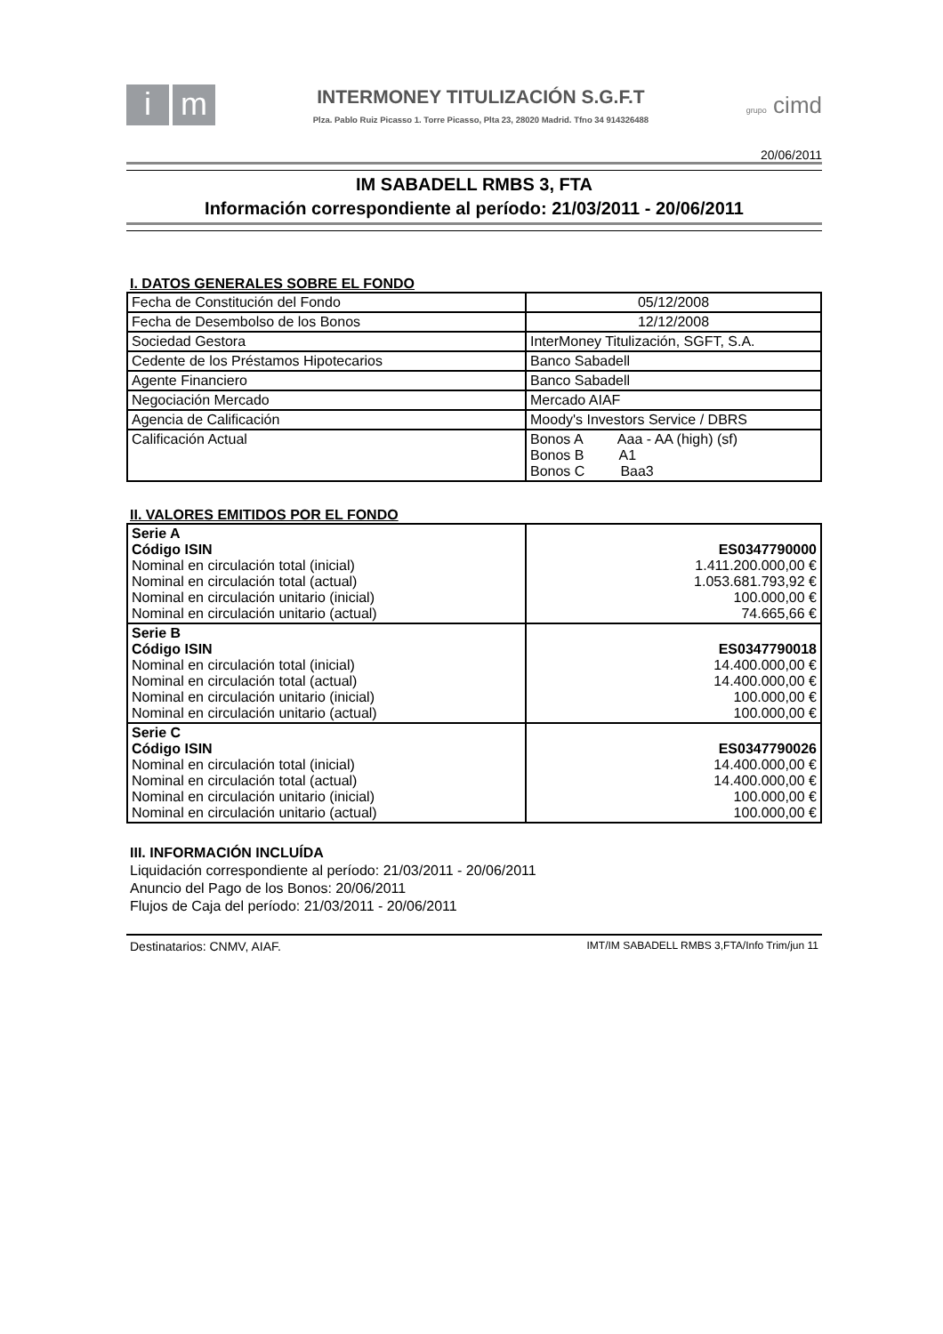i m
INTERMONEY TITULIZACIÓN S.G.F.T
Plza. Pablo Ruiz Picasso 1. Torre Picasso, Plta 23, 28020 Madrid. Tfno 34 914326488
grupo cimd
20/06/2011
IM SABADELL RMBS 3, FTA
Información correspondiente al período: 21/03/2011 - 20/06/2011
I. DATOS GENERALES SOBRE EL FONDO
| Fecha de Constitución del Fondo | 05/12/2008 |
| Fecha de Desembolso de los Bonos | 12/12/2008 |
| Sociedad Gestora | InterMoney Titulización, SGFT, S.A. |
| Cedente de los Préstamos Hipotecarios | Banco Sabadell |
| Agente Financiero | Banco Sabadell |
| Negociación Mercado | Mercado AIAF |
| Agencia de Calificación | Moody's Investors Service / DBRS |
| Calificación Actual | Bonos A Aaa - AA (high) (sf) Bonos B A1 Bonos C Baa3 |
II. VALORES EMITIDOS POR EL FONDO
| Serie A Código ISIN Nominal en circulación total (inicial) Nominal en circulación total (actual) Nominal en circulación unitario (inicial) Nominal en circulación unitario (actual) | ES0347790000 1.411.200.000,00 € 1.053.681.793,92 € 100.000,00 € 74.665,66 € |
| Serie B Código ISIN Nominal en circulación total (inicial) Nominal en circulación total (actual) Nominal en circulación unitario (inicial) Nominal en circulación unitario (actual) | ES0347790018 14.400.000,00 € 14.400.000,00 € 100.000,00 € 100.000,00 € |
| Serie C Código ISIN Nominal en circulación total (inicial) Nominal en circulación total (actual) Nominal en circulación unitario (inicial) Nominal en circulación unitario (actual) | ES0347790026 14.400.000,00 € 14.400.000,00 € 100.000,00 € 100.000,00 € |
III. INFORMACIÓN INCLUÍDA
Liquidación correspondiente al período: 21/03/2011 - 20/06/2011
Anuncio del Pago de los Bonos: 20/06/2011
Flujos de Caja del período: 21/03/2011 - 20/06/2011
Destinatarios: CNMV, AIAF. IMT/IM SABADELL RMBS 3,FTA/Info Trim/jun 11